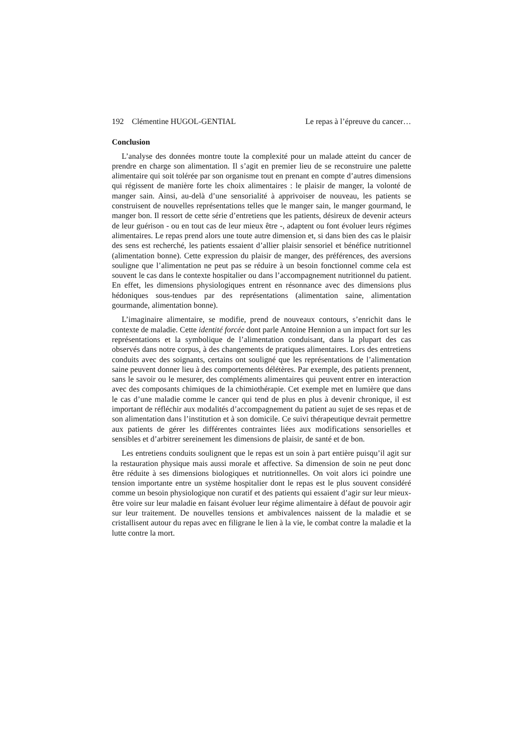192 Clémentine HUGOL-GENTIAL Le repas à l’épreuve du cancer…
Conclusion
L’analyse des données montre toute la complexité pour un malade atteint du cancer de prendre en charge son alimentation. Il s’agit en premier lieu de se reconstruire une palette alimentaire qui soit tolérée par son organisme tout en prenant en compte d’autres dimensions qui régissent de manière forte les choix alimentaires : le plaisir de manger, la volonté de manger sain. Ainsi, au-delà d’une sensorialité à apprivoiser de nouveau, les patients se construisent de nouvelles représentations telles que le manger sain, le manger gourmand, le manger bon. Il ressort de cette série d’entretiens que les patients, désireux de devenir acteurs de leur guérison - ou en tout cas de leur mieux être -, adaptent ou font évoluer leurs régimes alimentaires. Le repas prend alors une toute autre dimension et, si dans bien des cas le plaisir des sens est recherché, les patients essaient d’allier plaisir sensoriel et bénéfice nutritionnel (alimentation bonne). Cette expression du plaisir de manger, des préférences, des aversions souligne que l’alimentation ne peut pas se réduire à un besoin fonctionnel comme cela est souvent le cas dans le contexte hospitalier ou dans l’accompagnement nutritionnel du patient. En effet, les dimensions physiologiques entrent en résonnance avec des dimensions plus hédoniques sous-tendues par des représentations (alimentation saine, alimentation gourmande, alimentation bonne).
L’imaginaire alimentaire, se modifie, prend de nouveaux contours, s’enrichit dans le contexte de maladie. Cette identité forcée dont parle Antoine Hennion a un impact fort sur les représentations et la symbolique de l’alimentation conduisant, dans la plupart des cas observés dans notre corpus, à des changements de pratiques alimentaires. Lors des entretiens conduits avec des soignants, certains ont souligné que les représentations de l’alimentation saine peuvent donner lieu à des comportements délétères. Par exemple, des patients prennent, sans le savoir ou le mesurer, des compléments alimentaires qui peuvent entrer en interaction avec des composants chimiques de la chimiothérapie. Cet exemple met en lumière que dans le cas d’une maladie comme le cancer qui tend de plus en plus à devenir chronique, il est important de réfléchir aux modalités d’accompagnement du patient au sujet de ses repas et de son alimentation dans l’institution et à son domicile. Ce suivi thérapeutique devrait permettre aux patients de gérer les différentes contraintes liées aux modifications sensorielles et sensibles et d’arbitrer sereinement les dimensions de plaisir, de santé et de bon.
Les entretiens conduits soulignent que le repas est un soin à part entière puisqu’il agit sur la restauration physique mais aussi morale et affective. Sa dimension de soin ne peut donc être réduite à ses dimensions biologiques et nutritionnelles. On voit alors ici poindre une tension importante entre un système hospitalier dont le repas est le plus souvent considéré comme un besoin physiologique non curatif et des patients qui essaient d’agir sur leur mieux-être voire sur leur maladie en faisant évoluer leur régime alimentaire à défaut de pouvoir agir sur leur traitement. De nouvelles tensions et ambivalences naissent de la maladie et se cristallisent autour du repas avec en filigrane le lien à la vie, le combat contre la maladie et la lutte contre la mort.